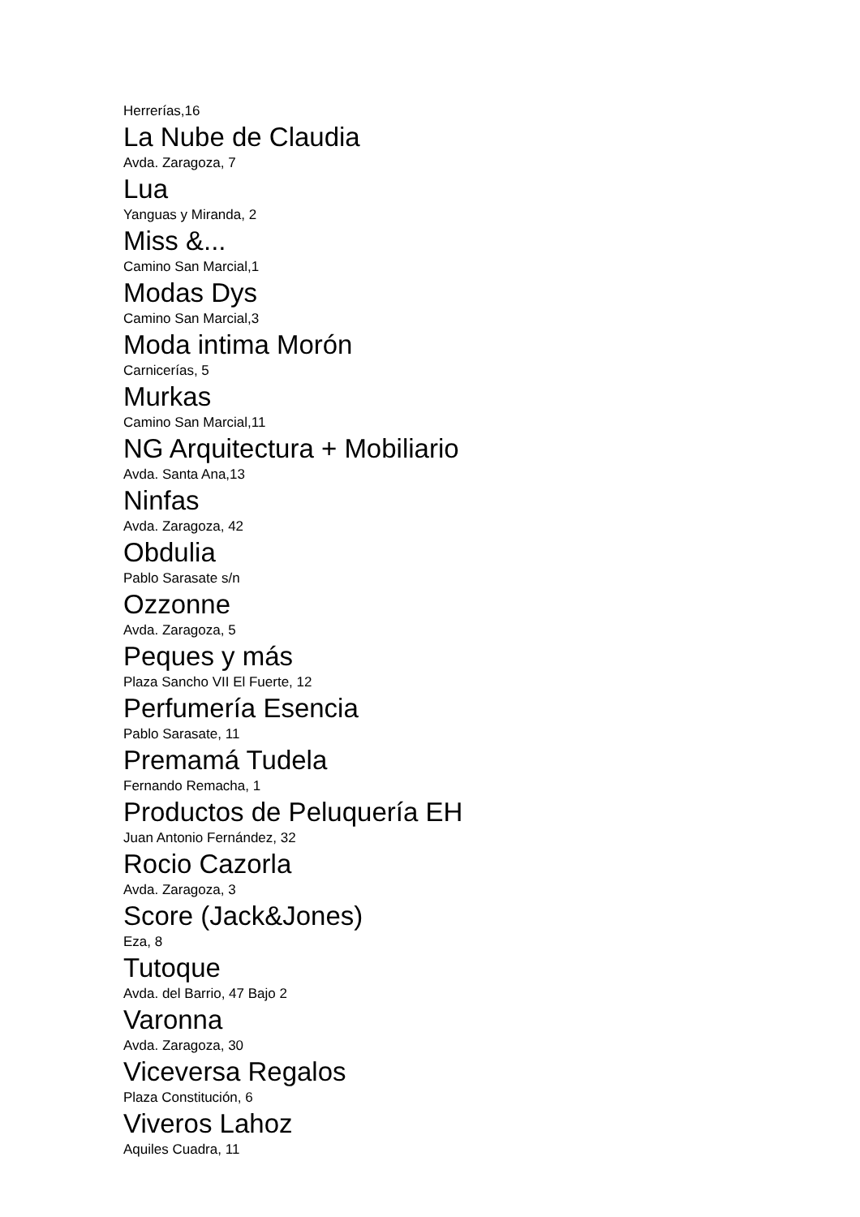Herrerías,16
La Nube de Claudia
Avda. Zaragoza, 7
Lua
Yanguas y Miranda, 2
Miss &...
Camino San Marcial,1
Modas Dys
Camino San Marcial,3
Moda intima Morón
Carnicerías, 5
Murkas
Camino San Marcial,11
NG Arquitectura + Mobiliario
Avda. Santa Ana,13
Ninfas
Avda. Zaragoza, 42
Obdulia
Pablo Sarasate s/n
Ozzonne
Avda. Zaragoza, 5
Peques y más
Plaza Sancho VII El Fuerte, 12
Perfumería Esencia
Pablo Sarasate, 11
Premamá Tudela
Fernando Remacha, 1
Productos de Peluquería EH
Juan Antonio Fernández, 32
Rocio Cazorla
Avda. Zaragoza, 3
Score (Jack&Jones)
Eza, 8
Tutoque
Avda. del Barrio, 47 Bajo 2
Varonna
Avda. Zaragoza, 30
Viceversa Regalos
Plaza Constitución, 6
Viveros Lahoz
Aquiles Cuadra, 11